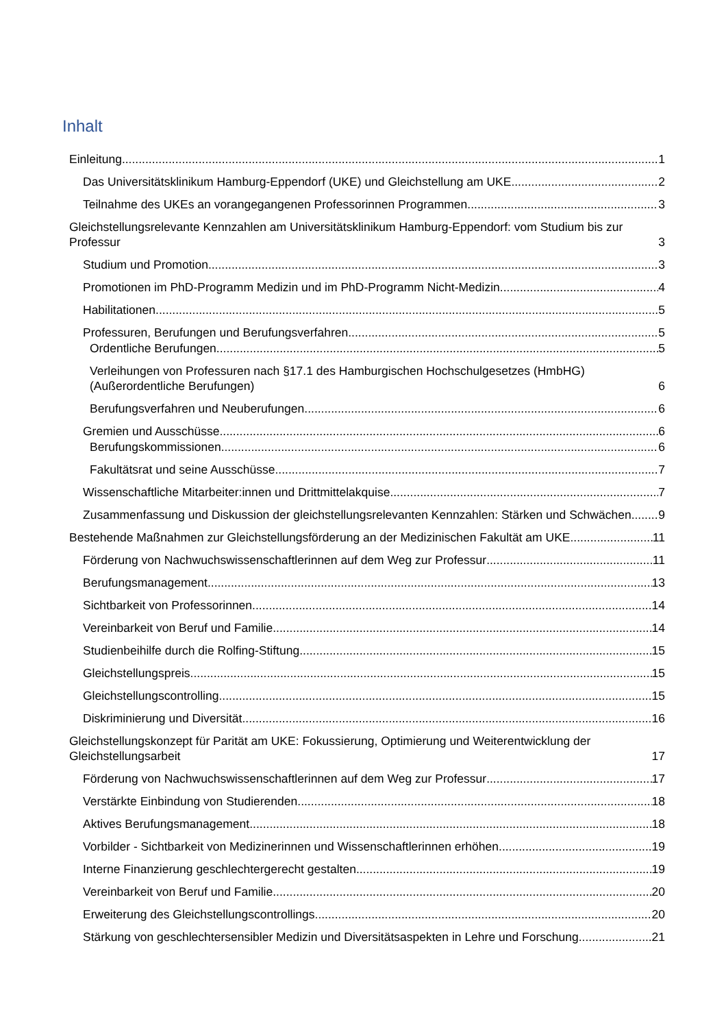Inhalt
Einleitung 1
Das Universitätsklinikum Hamburg-Eppendorf (UKE) und Gleichstellung am UKE 2
Teilnahme des UKEs an vorangegangenen Professorinnen Programmen 3
Gleichstellungsrelevante Kennzahlen am Universitätsklinikum Hamburg-Eppendorf: vom Studium bis zur Professur 3
Studium und Promotion 3
Promotionen im PhD-Programm Medizin und im PhD-Programm Nicht-Medizin 4
Habilitationen 5
Professuren, Berufungen und Berufungsverfahren 5
Ordentliche Berufungen 5
Verleihungen von Professuren nach §17.1 des Hamburgischen Hochschulgesetzes (HmbHG) (Außerordentliche Berufungen) 6
Berufungsverfahren und Neuberufungen 6
Gremien und Ausschüsse 6
Berufungskommissionen 6
Fakultätsrat und seine Ausschüsse 7
Wissenschaftliche Mitarbeiter:innen und Drittmittelakquise 7
Zusammenfassung und Diskussion der gleichstellungsrelevanten Kennzahlen: Stärken und Schwächen 9
Bestehende Maßnahmen zur Gleichstellungsförderung an der Medizinischen Fakultät am UKE 11
Förderung von Nachwuchswissenschaftlerinnen auf dem Weg zur Professur 11
Berufungsmanagement 13
Sichtbarkeit von Professorinnen 14
Vereinbarkeit von Beruf und Familie 14
Studienbeihilfe durch die Rolfing-Stiftung 15
Gleichstellungspreis 15
Gleichstellungscontrolling 15
Diskriminierung und Diversität 16
Gleichstellungskonzept für Parität am UKE: Fokussierung, Optimierung und Weiterentwicklung der Gleichstellungsarbeit 17
Förderung von Nachwuchswissenschaftlerinnen auf dem Weg zur Professur 17
Verstärkte Einbindung von Studierenden 18
Aktives Berufungsmanagement 18
Vorbilder - Sichtbarkeit von Medizinerinnen und Wissenschaftlerinnen erhöhen 19
Interne Finanzierung geschlechtergerecht gestalten 19
Vereinbarkeit von Beruf und Familie 20
Erweiterung des Gleichstellungscontrollings 20
Stärkung von geschlechtersensibler Medizin und Diversitätsaspekten in Lehre und Forschung 21